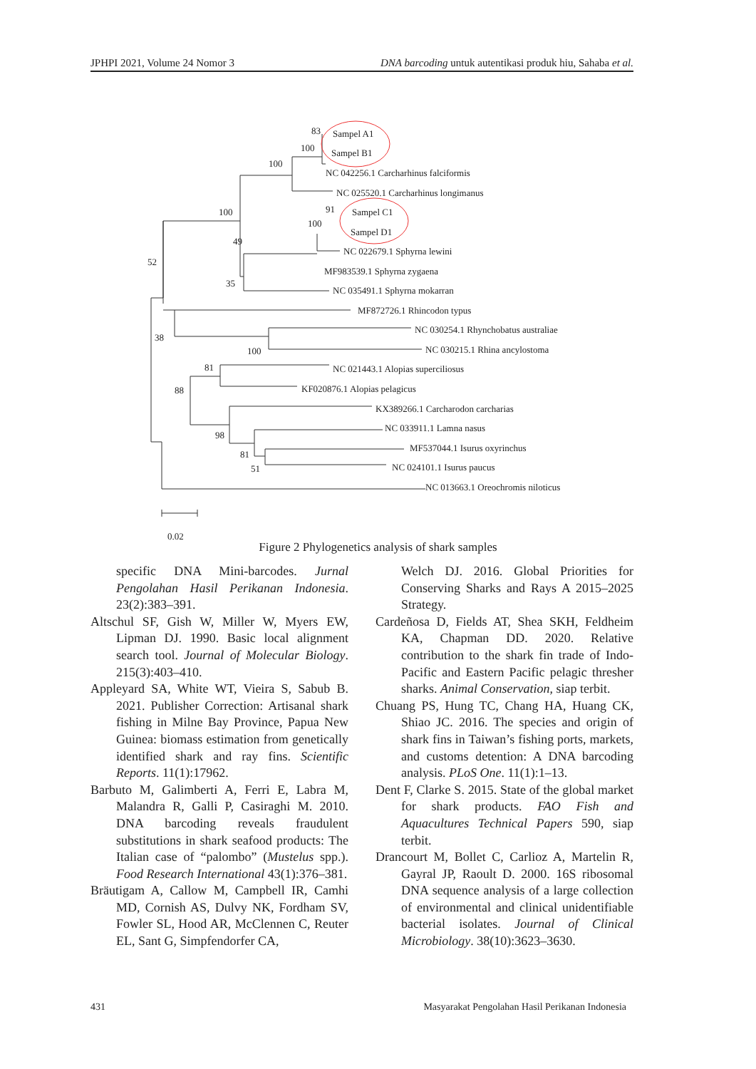JPHPI 2021, Volume 24 Nomor 3 DNA barcoding untuk autentikasi produk hiu, Sahaba et al.
Sampel A1
Sampel B1
NC 042256.1 Carcharhinus falciformis
NC 025520.1 Carcharhinus longimanus
Sampel C1
Sampel D1
NC 022679.1 Sphyrna lewini
MF983539.1 Sphyrna zygaena
NC 035491.1 Sphyrna mokarran
MF872726.1 Rhincodon typus
NC 030254.1 Rhynchobatus australiae
NC 030215.1 Rhina ancylostoma
NC 021443.1 Alopias superciliosus
KF020876.1 Alopias pelagicus
KX389266.1 Carcharodon carcharias
NC 033911.1 Lamna nasus
MF537044.1 Isurus oxyrinchus
NC 024101.1 Isurus paucus
NC 013663.1 Oreochromis niloticus
83
100
100
100
91
100
49
52
35
38
100
81
88
98
81
51
0.02
Figure 2 Phylogenetics analysis of shark samples
specific DNA Mini-barcodes. Jurnal Pengolahan Hasil Perikanan Indonesia. 23(2):383–391.
Altschul SF, Gish W, Miller W, Myers EW, Lipman DJ. 1990. Basic local alignment search tool. Journal of Molecular Biology. 215(3):403–410.
Appleyard SA, White WT, Vieira S, Sabub B. 2021. Publisher Correction: Artisanal shark fishing in Milne Bay Province, Papua New Guinea: biomass estimation from genetically identified shark and ray fins. Scientific Reports. 11(1):17962.
Barbuto M, Galimberti A, Ferri E, Labra M, Malandra R, Galli P, Casiraghi M. 2010. DNA barcoding reveals fraudulent substitutions in shark seafood products: The Italian case of “palombo” (Mustelus spp.). Food Research International 43(1):376–381.
Bräutigam A, Callow M, Campbell IR, Camhi MD, Cornish AS, Dulvy NK, Fordham SV, Fowler SL, Hood AR, McClennen C, Reuter EL, Sant G, Simpfendorfer CA,
Welch DJ. 2016. Global Priorities for Conserving Sharks and Rays A 2015–2025 Strategy.
Cardeñosa D, Fields AT, Shea SKH, Feldheim KA, Chapman DD. 2020. Relative contribution to the shark fin trade of Indo-Pacific and Eastern Pacific pelagic thresher sharks. Animal Conservation, siap terbit.
Chuang PS, Hung TC, Chang HA, Huang CK, Shiao JC. 2016. The species and origin of shark fins in Taiwan’s fishing ports, markets, and customs detention: A DNA barcoding analysis. PLoS One. 11(1):1–13.
Dent F, Clarke S. 2015. State of the global market for shark products. FAO Fish and Aquacultures Technical Papers 590, siap terbit.
Drancourt M, Bollet C, Carlioz A, Martelin R, Gayral JP, Raoult D. 2000. 16S ribosomal DNA sequence analysis of a large collection of environmental and clinical unidentifiable bacterial isolates. Journal of Clinical Microbiology. 38(10):3623–3630.
431 Masyarakat Pengolahan Hasil Perikanan Indonesia